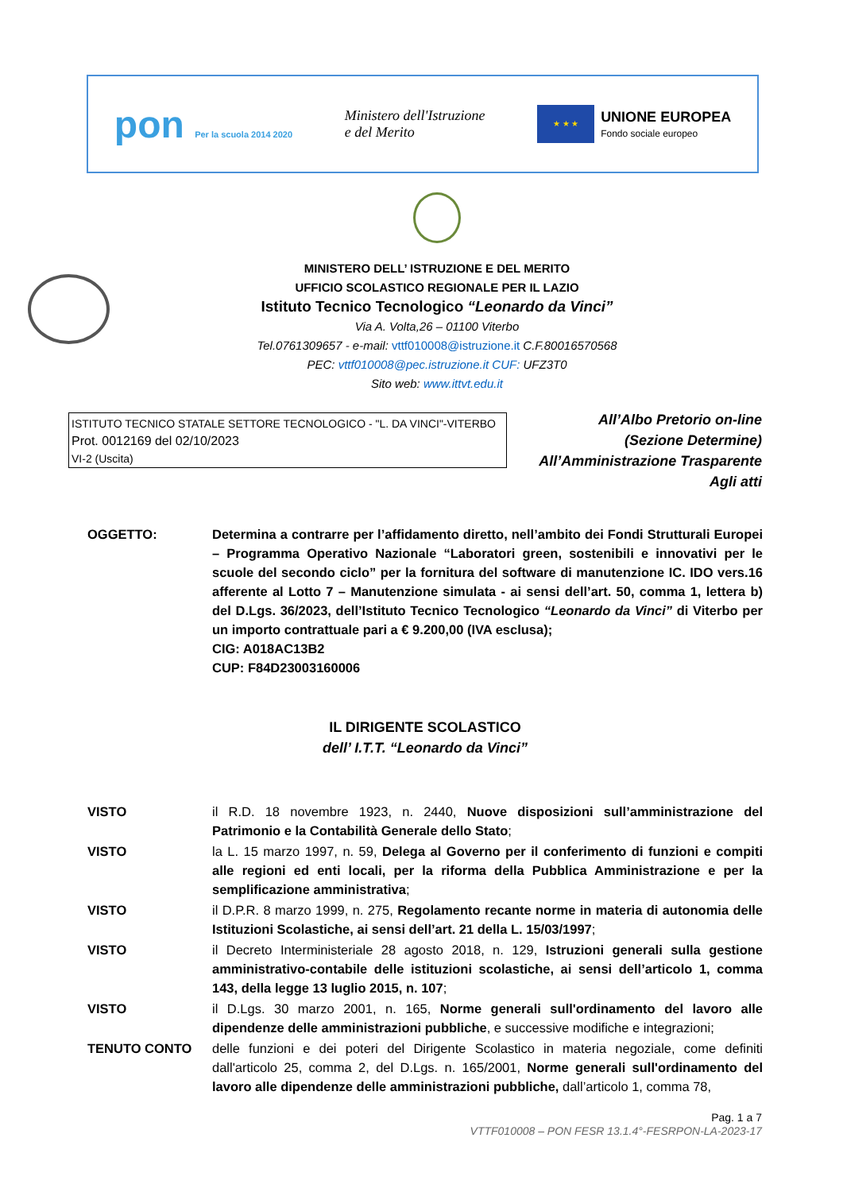pon Per la scuola 2014 2020
Ministero dell'Istruzione
e del Merito
★ ★ ★
UNIONE EUROPEA
Fondo sociale europeo
MINISTERO DELL’ ISTRUZIONE E DEL MERITO
UFFICIO SCOLASTICO REGIONALE PER IL LAZIO
Istituto Tecnico Tecnologico “Leonardo da Vinci”
Via A. Volta,26 – 01100 Viterbo
Tel.0761309657 - e-mail: vttf010008@istruzione.it C.F.80016570568
PEC: vttf010008@pec.istruzione.it CUF: UFZ3T0
Sito web: www.ittvt.edu.it
ISTITUTO TECNICO STATALE SETTORE TECNOLOGICO - "L. DA VINCI"-VITERBO
Prot. 0012169 del 02/10/2023
VI-2 (Uscita)
All’Albo Pretorio on-line
(Sezione Determine)
All’Amministrazione Trasparente
Agli atti
OGGETTO: Determina a contrarre per l’affidamento diretto, nell’ambito dei Fondi Strutturali Europei – Programma Operativo Nazionale “Laboratori green, sostenibili e innovativi per le scuole del secondo ciclo” per la fornitura del software di manutenzione IC. IDO vers.16 afferente al Lotto 7 – Manutenzione simulata - ai sensi dell’art. 50, comma 1, lettera b) del D.Lgs. 36/2023, dell’Istituto Tecnico Tecnologico “Leonardo da Vinci” di Viterbo per un importo contrattuale pari a € 9.200,00 (IVA esclusa);
CIG: A018AC13B2
CUP: F84D23003160006
IL DIRIGENTE SCOLASTICO
dell’ I.T.T. “Leonardo da Vinci”
VISTO il R.D. 18 novembre 1923, n. 2440, Nuove disposizioni sull’amministrazione del Patrimonio e la Contabilità Generale dello Stato;
VISTO la L. 15 marzo 1997, n. 59, Delega al Governo per il conferimento di funzioni e compiti alle regioni ed enti locali, per la riforma della Pubblica Amministrazione e per la semplificazione amministrativa;
VISTO il D.P.R. 8 marzo 1999, n. 275, Regolamento recante norme in materia di autonomia delle Istituzioni Scolastiche, ai sensi dell’art. 21 della L. 15/03/1997;
VISTO il Decreto Interministeriale 28 agosto 2018, n. 129, Istruzioni generali sulla gestione amministrativo-contabile delle istituzioni scolastiche, ai sensi dell’articolo 1, comma 143, della legge 13 luglio 2015, n. 107;
VISTO il D.Lgs. 30 marzo 2001, n. 165, Norme generali sull'ordinamento del lavoro alle dipendenze delle amministrazioni pubbliche, e successive modifiche e integrazioni;
TENUTO CONTO delle funzioni e dei poteri del Dirigente Scolastico in materia negoziale, come definiti dall'articolo 25, comma 2, del D.Lgs. n. 165/2001, Norme generali sull'ordinamento del lavoro alle dipendenze delle amministrazioni pubbliche, dall’articolo 1, comma 78,
Pag. 1 a 7
VTTF010008 – PON FESR 13.1.4°-FESRPON-LA-2023-17